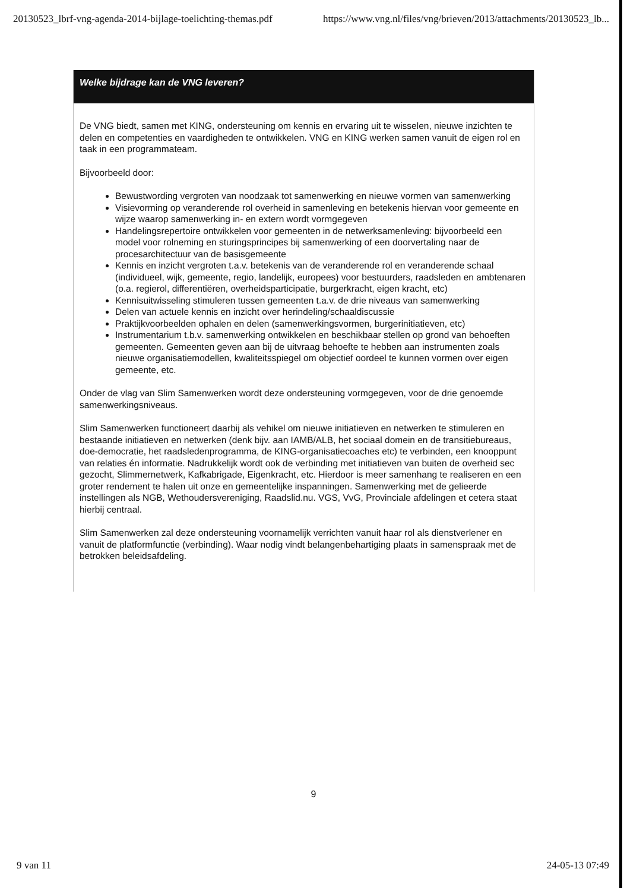20130523_lbrf-vng-agenda-2014-bijlage-toelichting-themas.pdf https://www.vng.nl/files/vng/brieven/2013/attachments/20130523_lb...
Welke bijdrage kan de VNG leveren?
De VNG biedt, samen met KING, ondersteuning om kennis en ervaring uit te wisselen, nieuwe inzichten te delen en competenties en vaardigheden te ontwikkelen. VNG en KING werken samen vanuit de eigen rol en taak in een programmateam.
Bijvoorbeeld door:
Bewustwording vergroten van noodzaak tot samenwerking en nieuwe vormen van samenwerking
Visievorming op veranderende rol overheid in samenleving en betekenis hiervan voor gemeente en wijze waarop samenwerking in- en extern wordt vormgegeven
Handelingsrepertoire ontwikkelen voor gemeenten in de netwerksamenleving: bijvoorbeeld een model voor rolneming en sturingsprincipes bij samenwerking of een doorvertaling naar de procesarchitectuur van de basisgemeente
Kennis en inzicht vergroten t.a.v. betekenis van de veranderende rol en veranderende schaal (individueel, wijk, gemeente, regio, landelijk, europees) voor bestuurders, raadsleden en ambtenaren (o.a. regierol, differentiëren, overheidsparticipatie, burgerkracht, eigen kracht, etc)
Kennisuitwisseling stimuleren tussen gemeenten t.a.v. de drie niveaus van samenwerking
Delen van actuele kennis en inzicht over herindeling/schaaldiscussie
Praktijkvoorbeelden ophalen en delen (samenwerkingsvormen, burgerinitiatieven, etc)
Instrumentarium t.b.v. samenwerking ontwikkelen en beschikbaar stellen op grond van behoeften gemeenten. Gemeenten geven aan bij de uitvraag behoefte te hebben aan instrumenten zoals nieuwe organisatiemodellen, kwaliteitsspiegel om objectief oordeel te kunnen vormen over eigen gemeente, etc.
Onder de vlag van Slim Samenwerken wordt deze ondersteuning vormgegeven, voor de drie genoemde samenwerkingsniveaus.
Slim Samenwerken functioneert daarbij als vehikel om nieuwe initiatieven en netwerken te stimuleren en bestaande initiatieven en netwerken (denk bijv. aan IAMB/ALB, het sociaal domein en de transitiebureaus, doe-democratie, het raadsledenprogramma, de KING-organisatiecoaches etc) te verbinden, een knooppunt van relaties én informatie. Nadrukkelijk wordt ook de verbinding met initiatieven van buiten de overheid sec gezocht, Slimmernetwerk, Kafkabrigade, Eigenkracht, etc. Hierdoor is meer samenhang te realiseren en een groter rendement te halen uit onze en gemeentelijke inspanningen. Samenwerking met de gelieerde instellingen als NGB, Wethoudersvereniging, Raadslid.nu. VGS, VvG, Provinciale afdelingen et cetera staat hierbij centraal.
Slim Samenwerken zal deze ondersteuning voornamelijk verrichten vanuit haar rol als dienstverlener en vanuit de platformfunctie (verbinding). Waar nodig vindt belangenbehartiging plaats in samenspraak met de betrokken beleidsafdeling.
9
9 van 11 24-05-13 07:49